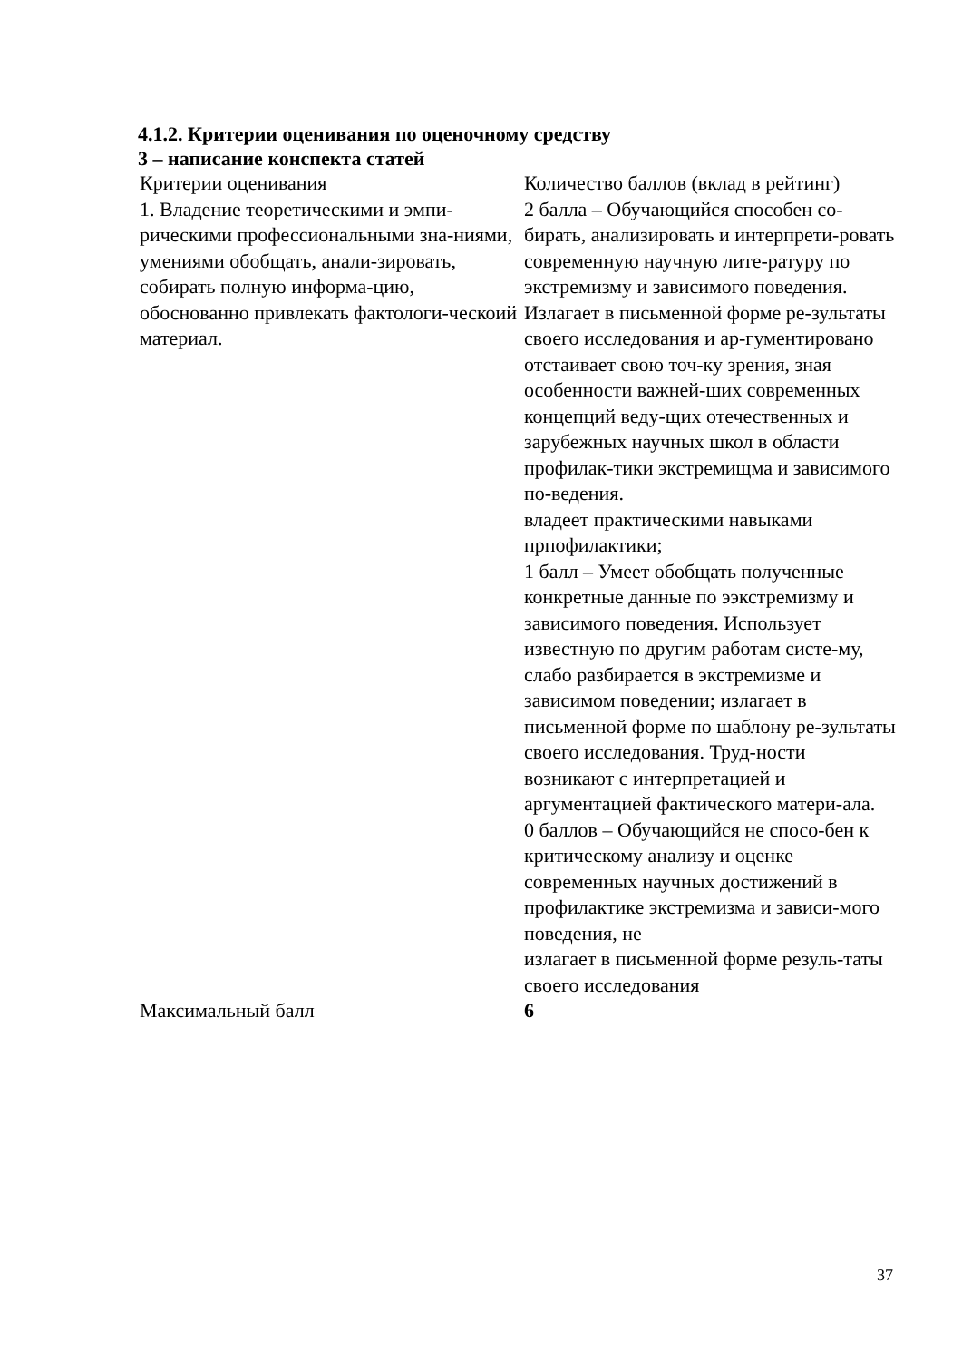4.1.2. Критерии оценивания по оценочному средству
3 – написание конспекта статей
| Критерии оценивания | Количество баллов (вклад в рейтинг) |
| 1. Владение теоретическими и эмпи-рическими профессиональными зна-ниями, умениями обобщать, анали-зировать, собирать полную информа-цию, обоснованно привлекать фактологи-ческоий материал. | 2 балла – Обучающийся способен со-бирать, анализировать и интерпрети-ровать современную научную лите-ратуру по экстремизму и зависимого поведения. Излагает в письменной форме ре-зультаты своего исследования и ар-гументировано отстаивает свою точ-ку зрения, зная особенности важней-ших современных концепций веду-щих отечественных и зарубежных научных школ в области профилак-тики экстремищма и зависимого по-ведения. владеет практическими навыками прпофилактики; 1 балл – Умеет обобщать полученные конкретные данные по ээкстремизму и зависимого поведения. Использует известную по другим работам систе-му, слабо разбирается в экстремизме и зависимом поведении; излагает в письменной форме по шаблону ре-зультаты своего исследования. Труд-ности возникают с интерпретацией и аргументацией фактического матери-ала. 0 баллов – Обучающийся не спосо-бен к критическому анализу и оценке современных научных достижений в профилактике экстремизма и зависи-мого поведения, не излагает в письменной форме резуль-таты своего исследования |
| Максимальный балл | 6 |
37